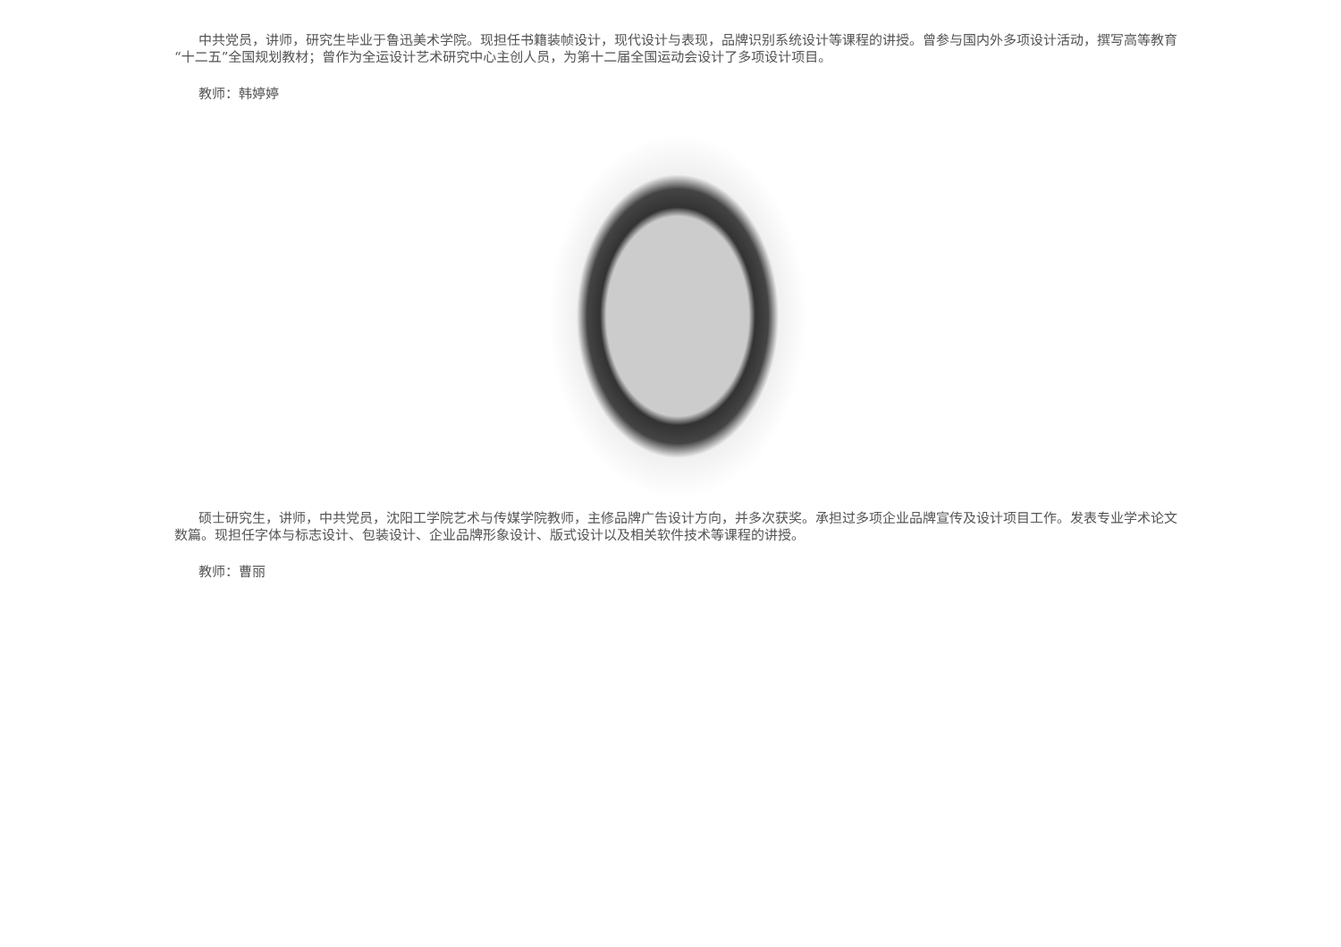中共党员，讲师，研究生毕业于鲁迅美术学院。现担任书籍装帧设计，现代设计与表现，品牌识别系统设计等课程的讲授。曾参与国内外多项设计活动，撰写高等教育“十二五”全国规划教材；曾作为全运设计艺术研究中心主创人员，为第十二届全国运动会设计了多项设计项目。
教师：韩婷婷
硕士研究生，讲师，中共党员，沈阳工学院艺术与传媒学院教师，主修品牌广告设计方向，并多次获奖。承担过多项企业品牌宣传及设计项目工作。发表专业学术论文数篇。现担任字体与标志设计、包装设计、企业品牌形象设计、版式设计以及相关软件技术等课程的讲授。
教师：曹丽